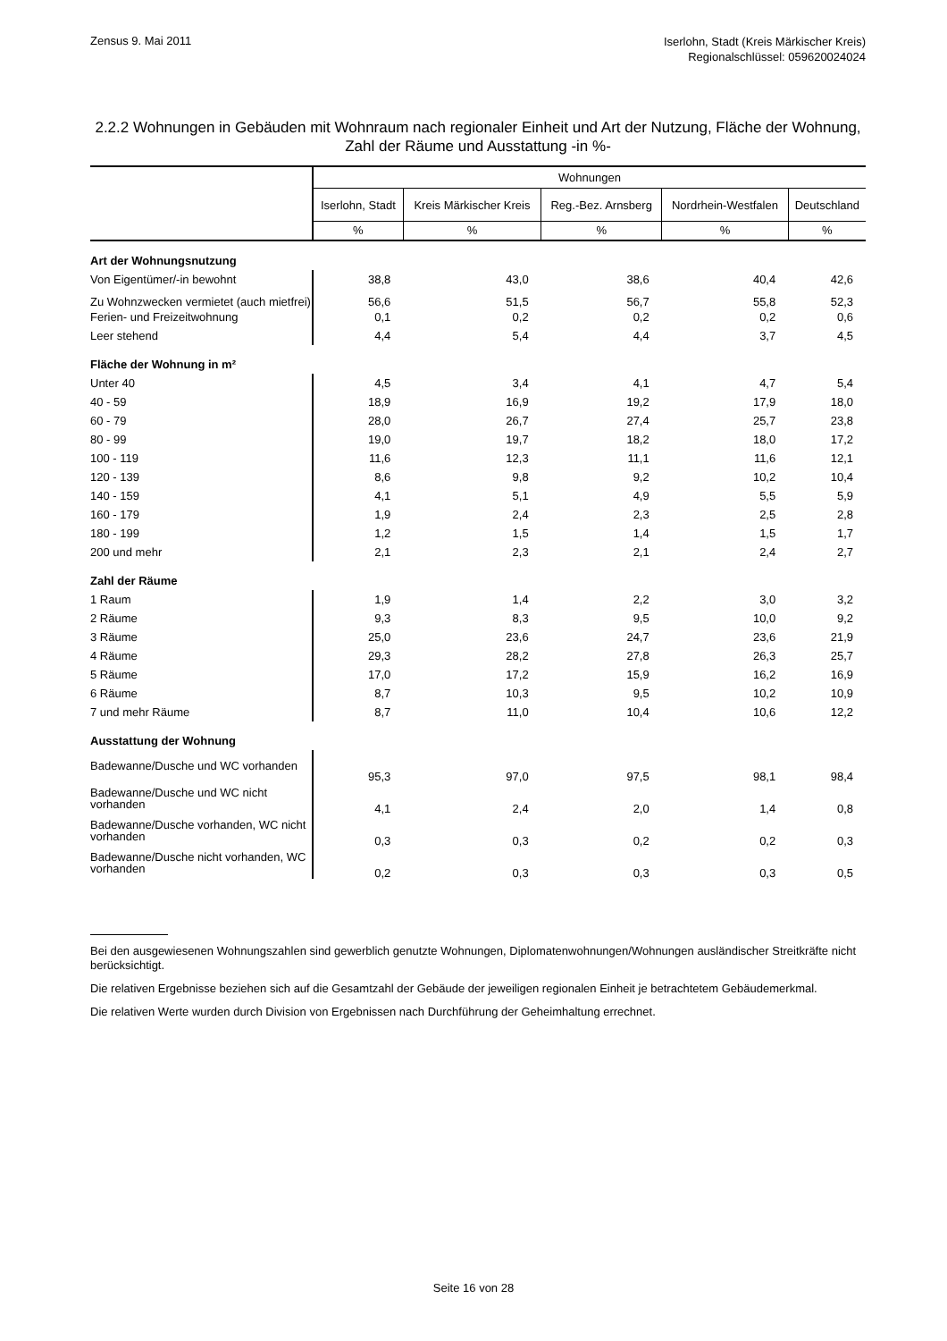Zensus 9. Mai 2011
Iserlohn, Stadt (Kreis Märkischer Kreis)
Regionalschlüssel: 059620024024
2.2.2 Wohnungen in Gebäuden mit Wohnraum nach regionaler Einheit und Art der Nutzung, Fläche der Wohnung, Zahl der Räume und Ausstattung -in %-
| | Wohnungen | | | | |
| --- | --- | --- | --- | --- | --- |
| | Iserlohn, Stadt | Kreis Märkischer Kreis | Reg.-Bez. Arnsberg | Nordrhein-Westfalen | Deutschland |
| | % | % | % | % | % |
| Art der Wohnungsnutzung | | | | | |
| Von Eigentümer/-in bewohnt | 38,8 | 43,0 | 38,6 | 40,4 | 42,6 |
| Zu Wohnzwecken vermietet (auch mietfrei) | 56,6 | 51,5 | 56,7 | 55,8 | 52,3 |
| Ferien- und Freizeitwohnung | 0,1 | 0,2 | 0,2 | 0,2 | 0,6 |
| Leer stehend | 4,4 | 5,4 | 4,4 | 3,7 | 4,5 |
| Fläche der Wohnung in m² | | | | | |
| Unter 40 | 4,5 | 3,4 | 4,1 | 4,7 | 5,4 |
| 40 - 59 | 18,9 | 16,9 | 19,2 | 17,9 | 18,0 |
| 60 - 79 | 28,0 | 26,7 | 27,4 | 25,7 | 23,8 |
| 80 - 99 | 19,0 | 19,7 | 18,2 | 18,0 | 17,2 |
| 100 - 119 | 11,6 | 12,3 | 11,1 | 11,6 | 12,1 |
| 120 - 139 | 8,6 | 9,8 | 9,2 | 10,2 | 10,4 |
| 140 - 159 | 4,1 | 5,1 | 4,9 | 5,5 | 5,9 |
| 160 - 179 | 1,9 | 2,4 | 2,3 | 2,5 | 2,8 |
| 180 - 199 | 1,2 | 1,5 | 1,4 | 1,5 | 1,7 |
| 200 und mehr | 2,1 | 2,3 | 2,1 | 2,4 | 2,7 |
| Zahl der Räume | | | | | |
| 1 Raum | 1,9 | 1,4 | 2,2 | 3,0 | 3,2 |
| 2 Räume | 9,3 | 8,3 | 9,5 | 10,0 | 9,2 |
| 3 Räume | 25,0 | 23,6 | 24,7 | 23,6 | 21,9 |
| 4 Räume | 29,3 | 28,2 | 27,8 | 26,3 | 25,7 |
| 5 Räume | 17,0 | 17,2 | 15,9 | 16,2 | 16,9 |
| 6 Räume | 8,7 | 10,3 | 9,5 | 10,2 | 10,9 |
| 7 und mehr Räume | 8,7 | 11,0 | 10,4 | 10,6 | 12,2 |
| Ausstattung der Wohnung | | | | | |
| Badewanne/Dusche und WC vorhanden | 95,3 | 97,0 | 97,5 | 98,1 | 98,4 |
| Badewanne/Dusche und WC nicht vorhanden | 4,1 | 2,4 | 2,0 | 1,4 | 0,8 |
| Badewanne/Dusche vorhanden, WC nicht vorhanden | 0,3 | 0,3 | 0,2 | 0,2 | 0,3 |
| Badewanne/Dusche nicht vorhanden, WC vorhanden | 0,2 | 0,3 | 0,3 | 0,3 | 0,5 |
Bei den ausgewiesenen Wohnungszahlen sind gewerblich genutzte Wohnungen, Diplomatenwohnungen/Wohnungen ausländischer Streitkräfte nicht berücksichtigt.
Die relativen Ergebnisse beziehen sich auf die Gesamtzahl der Gebäude der jeweiligen regionalen Einheit je betrachtetem Gebäudemerkmal.
Die relativen Werte wurden durch Division von Ergebnissen nach Durchführung der Geheimhaltung errechnet.
Seite 16 von 28